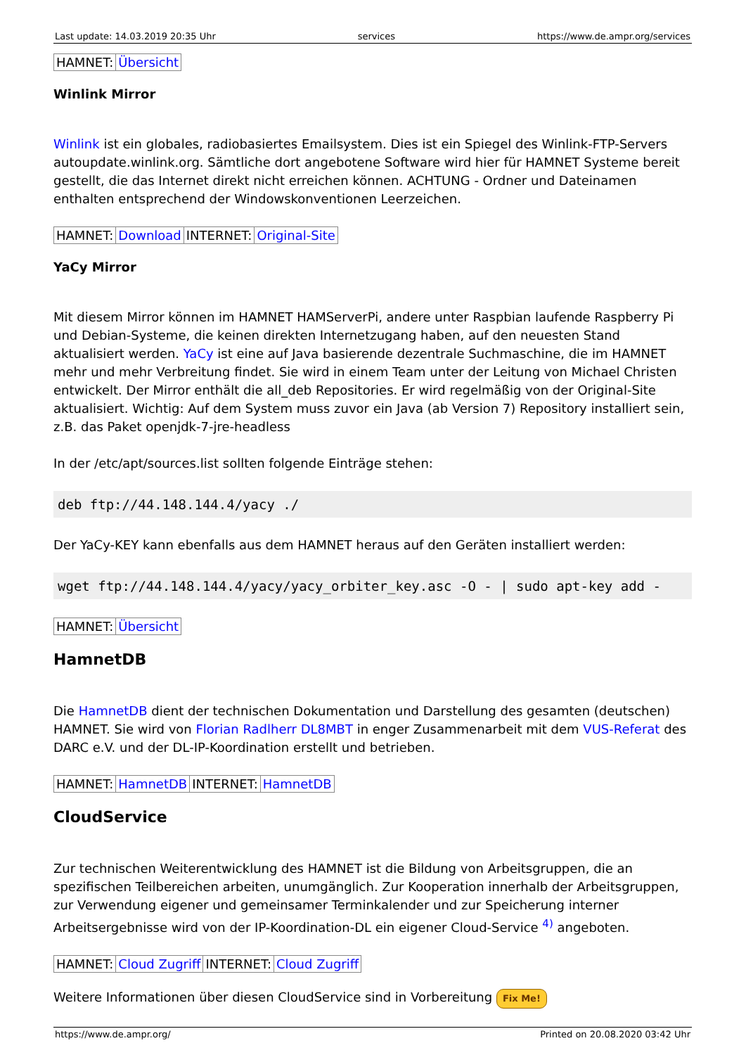Last update: 14.03.2019 20:35 Uhr services https://www.de.ampr.org/services
| HAMNET: | Übersicht |
Winlink Mirror
Winlink ist ein globales, radiobasiertes Emailsystem. Dies ist ein Spiegel des Winlink-FTP-Servers autoupdate.winlink.org. Sämtliche dort angebotene Software wird hier für HAMNET Systeme bereit gestellt, die das Internet direkt nicht erreichen können. ACHTUNG - Ordner und Dateinamen enthalten entsprechend der Windowskonventionen Leerzeichen.
| HAMNET: | Download | INTERNET: | Original-Site |
YaCy Mirror
Mit diesem Mirror können im HAMNET HAMServerPi, andere unter Raspbian laufende Raspberry Pi und Debian-Systeme, die keinen direkten Internetzugang haben, auf den neuesten Stand aktualisiert werden. YaCy ist eine auf Java basierende dezentrale Suchmaschine, die im HAMNET mehr und mehr Verbreitung findet. Sie wird in einem Team unter der Leitung von Michael Christen entwickelt. Der Mirror enthält die all_deb Repositories. Er wird regelmäßig von der Original-Site aktualisiert. Wichtig: Auf dem System muss zuvor ein Java (ab Version 7) Repository installiert sein, z.B. das Paket openjdk-7-jre-headless
In der /etc/apt/sources.list sollten folgende Einträge stehen:
deb ftp://44.148.144.4/yacy ./
Der YaCy-KEY kann ebenfalls aus dem HAMNET heraus auf den Geräten installiert werden:
wget ftp://44.148.144.4/yacy/yacy_orbiter_key.asc -O - | sudo apt-key add -
| HAMNET: | Übersicht |
HamnetDB
Die HamnetDB dient der technischen Dokumentation und Darstellung des gesamten (deutschen) HAMNET. Sie wird von Florian Radlherr DL8MBT in enger Zusammenarbeit mit dem VUS-Referat des DARC e.V. und der DL-IP-Koordination erstellt und betrieben.
| HAMNET: | HamnetDB | INTERNET: | HamnetDB |
CloudService
Zur technischen Weiterentwicklung des HAMNET ist die Bildung von Arbeitsgruppen, die an spezifischen Teilbereichen arbeiten, unumgänglich. Zur Kooperation innerhalb der Arbeitsgruppen, zur Verwendung eigener und gemeinsamer Terminkalender und zur Speicherung interner Arbeitsergebnisse wird von der IP-Koordination-DL ein eigener Cloud-Service <sup>4)</sup> angeboten.
| HAMNET: | Cloud Zugriff | INTERNET: | Cloud Zugriff |
Weitere Informationen über diesen CloudService sind in Vorbereitung Fix Me!
https://www.de.ampr.org/ Printed on 20.08.2020 03:42 Uhr